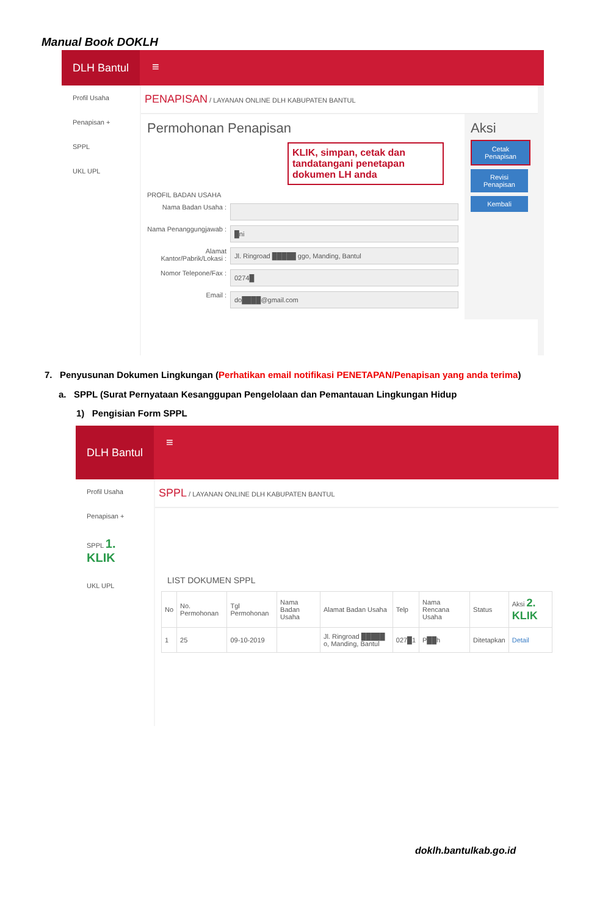Manual Book DOKLH
DLH Bantul
≡
Profil Usaha
Penapisan +
SPPL
UKL UPL
PENAPISAN / LAYANAN ONLINE DLH KABUPATEN BANTUL
Permohonan Penapisan
KLIK, simpan, cetak dan tandatangani penetapan dokumen LH anda
PROFIL BADAN USAHA
Nama Badan Usaha :
Nama Penanggungjawab :
█ni
Alamat Kantor/Pabrik/Lokasi :
Jl. Ringroad █████ ggo, Manding, Bantul
Nomor Telepone/Fax :
0274█
Email :
do████@gmail.com
Aksi
Cetak Penapisan
Revisi Penapisan
Kembali
7. Penyusunan Dokumen Lingkungan (Perhatikan email notifikasi PENETAPAN/Penapisan yang anda terima)
a. SPPL (Surat Pernyataan Kesanggupan Pengelolaan dan Pemantauan Lingkungan Hidup
1) Pengisian Form SPPL
DLH Bantul
≡
Profil Usaha
Penapisan +
SPPL 1. KLIK
UKL UPL
SPPL / LAYANAN ONLINE DLH KABUPATEN BANTUL
LIST DOKUMEN SPPL
| No | No. Permohonan | Tgl Permohonan | Nama Badan Usaha | Alamat Badan Usaha | Telp | Nama Rencana Usaha | Status | Aksi 2. KLIK |
| --- | --- | --- | --- | --- | --- | --- | --- | --- |
| 1 | 25 | 09-10-2019 | | Jl. Ringroad █████ o, Manding, Bantul | 027█1 | P██h | Ditetapkan | Detail |
doklh.bantulkab.go.id